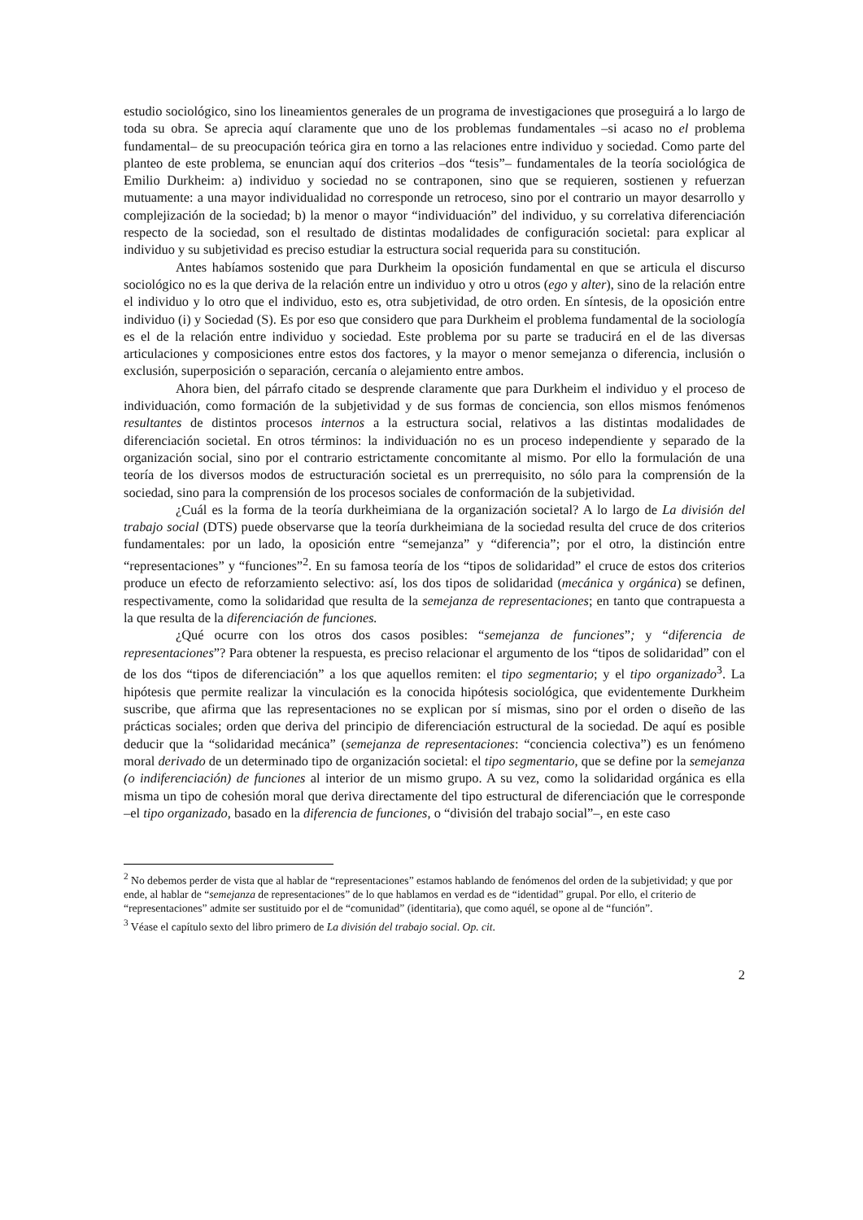estudio sociológico, sino los lineamientos generales de un programa de investigaciones que proseguirá a lo largo de toda su obra. Se aprecia aquí claramente que uno de los problemas fundamentales –si acaso no el problema fundamental– de su preocupación teórica gira en torno a las relaciones entre individuo y sociedad. Como parte del planteo de este problema, se enuncian aquí dos criterios –dos “tesis”– fundamentales de la teoría sociológica de Emilio Durkheim: a) individuo y sociedad no se contraponen, sino que se requieren, sostienen y refuerzan mutuamente: a una mayor individualidad no corresponde un retroceso, sino por el contrario un mayor desarrollo y complejización de la sociedad; b) la menor o mayor “individuación” del individuo, y su correlativa diferenciación respecto de la sociedad, son el resultado de distintas modalidades de configuración societal: para explicar al individuo y su subjetividad es preciso estudiar la estructura social requerida para su constitución.
Antes habíamos sostenido que para Durkheim la oposición fundamental en que se articula el discurso sociológico no es la que deriva de la relación entre un individuo y otro u otros (ego y alter), sino de la relación entre el individuo y lo otro que el individuo, esto es, otra subjetividad, de otro orden. En síntesis, de la oposición entre individuo (i) y Sociedad (S). Es por eso que considero que para Durkheim el problema fundamental de la sociología es el de la relación entre individuo y sociedad. Este problema por su parte se traducirá en el de las diversas articulaciones y composiciones entre estos dos factores, y la mayor o menor semejanza o diferencia, inclusión o exclusión, superposición o separación, cercanía o alejamiento entre ambos.
Ahora bien, del párrafo citado se desprende claramente que para Durkheim el individuo y el proceso de individuación, como formación de la subjetividad y de sus formas de conciencia, son ellos mismos fenómenos resultantes de distintos procesos internos a la estructura social, relativos a las distintas modalidades de diferenciación societal. En otros términos: la individuación no es un proceso independiente y separado de la organización social, sino por el contrario estrictamente concomitante al mismo. Por ello la formulación de una teoría de los diversos modos de estructuración societal es un prerrequisito, no sólo para la comprensión de la sociedad, sino para la comprensión de los procesos sociales de conformación de la subjetividad.
¿Cuál es la forma de la teoría durkheimiana de la organización societal? A lo largo de La división del trabajo social (DTS) puede observarse que la teoría durkheimiana de la sociedad resulta del cruce de dos criterios fundamentales: por un lado, la oposición entre “semejanza” y “diferencia”; por el otro, la distinción entre “representaciones” y “funciones”<sup>2</sup>. En su famosa teoría de los “tipos de solidaridad” el cruce de estos dos criterios produce un efecto de reforzamiento selectivo: así, los dos tipos de solidaridad (mecánica y orgánica) se definen, respectivamente, como la solidaridad que resulta de la semejanza de representaciones; en tanto que contrapuesta a la que resulta de la diferenciación de funciones.
¿Qué ocurre con los otros dos casos posibles: “semejanza de funciones”; y “diferencia de representaciones”? Para obtener la respuesta, es preciso relacionar el argumento de los “tipos de solidaridad” con el de los dos “tipos de diferenciación” a los que aquellos remiten: el tipo segmentario; y el tipo organizado<sup>3</sup>. La hipótesis que permite realizar la vinculación es la conocida hipótesis sociológica, que evidentemente Durkheim suscribe, que afirma que las representaciones no se explican por sí mismas, sino por el orden o diseño de las prácticas sociales; orden que deriva del principio de diferenciación estructural de la sociedad. De aquí es posible deducir que la “solidaridad mecánica” (semejanza de representaciones: “conciencia colectiva”) es un fenómeno moral derivado de un determinado tipo de organización societal: el tipo segmentario, que se define por la semejanza (o indiferenciación) de funciones al interior de un mismo grupo. A su vez, como la solidaridad orgánica es ella misma un tipo de cohesión moral que deriva directamente del tipo estructural de diferenciación que le corresponde –el tipo organizado, basado en la diferencia de funciones, o “división del trabajo social”–, en este caso
<sup>2</sup> No debemos perder de vista que al hablar de “representaciones” estamos hablando de fenómenos del orden de la subjetividad; y que por ende, al hablar de “semejanza de representaciones” de lo que hablamos en verdad es de “identidad” grupal. Por ello, el criterio de “representaciones” admite ser sustituido por el de “comunidad” (identitaria), que como aquél, se opone al de “función”.
<sup>3</sup> Véase el capítulo sexto del libro primero de La división del trabajo social. Op. cit.
2